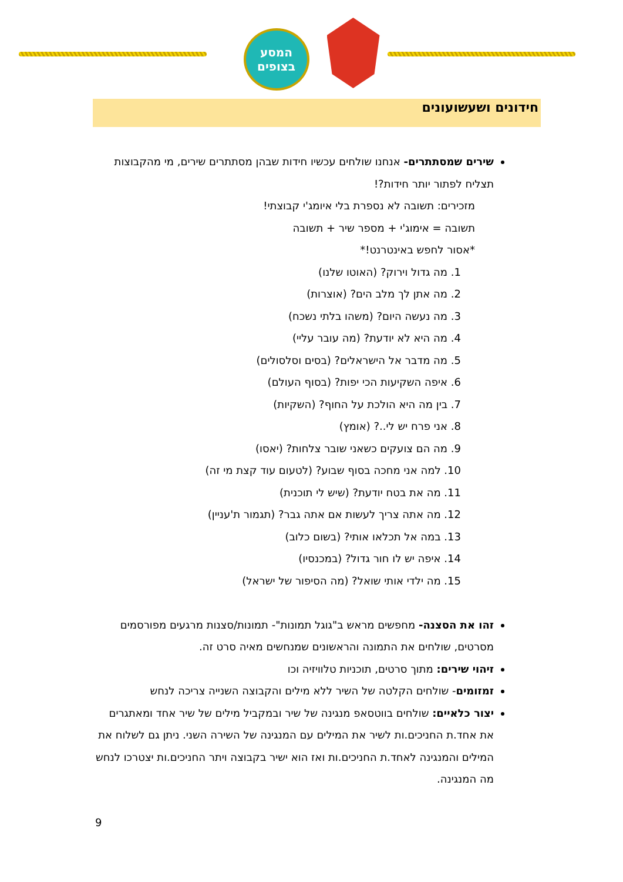המסע
בצופים
חידונים ושעשועונים
שירים שמסתתרים- אנחנו שולחים עכשיו חידות שבהן מסתתרים שירים, מי מהקבוצות תצליח לפתור יותר חידות?!
מזכירים: תשובה לא נספרת בלי איומג'י קבוצתי!
תשובה = אימוג'י + מספר שיר + תשובה
*אסור לחפש באינטרנט!*
1. מה גדול וירוק? (האוטו שלנו)
2. מה אתן לך מלב הים? (אוצרות)
3. מה נעשה היום? (משהו בלתי נשכח)
4. מה היא לא יודעת? (מה עובר עליי)
5. מה מדבר אל הישראלים? (בסים וסלסולים)
6. איפה השקיעות הכי יפות? (בסוף העולם)
7. בין מה היא הולכת על החוף? (השקיות)
8. אני פרח יש לי..? (אומץ)
9. מה הם צועקים כשאני שובר צלחות? (יאסו)
10. למה אני מחכה בסוף שבוע? (לטעום עוד קצת מי זה)
11. מה את בטח יודעת? (שיש לי תוכנית)
12. מה אתה צריך לעשות אם אתה גבר? (תגמור ת'עניין)
13. במה אל תכלאו אותי? (בשום כלוב)
14. איפה יש לו חור גדול? (במכנסיו)
15. מה ילדי אותי שואל? (מה הסיפור של ישראל)
זהו את הסצנה- מחפשים מראש ב"גוגל תמונות"- תמונות/סצנות מרגעים מפורסמים מסרטים, שולחים את התמונה והראשונים שמנחשים מאיה סרט זה.
זיהוי שירים: מתוך סרטים, תוכניות טלוויזיה וכו
זמזומים- שולחים הקלטה של השיר ללא מילים והקבוצה השנייה צריכה לנחש
יצור כלאיים: שולחים בווטסאפ מנגינה של שיר ובמקביל מילים של שיר אחד ומאתגרים את אחד.ת החניכים.ות לשיר את המילים עם המנגינה של השירה השני. ניתן גם לשלוח את המילים והמנגינה לאחד.ת החניכים.ות ואז הוא ישיר בקבוצה ויתר החניכים.ות יצטרכו לנחש מה המנגינה.
9